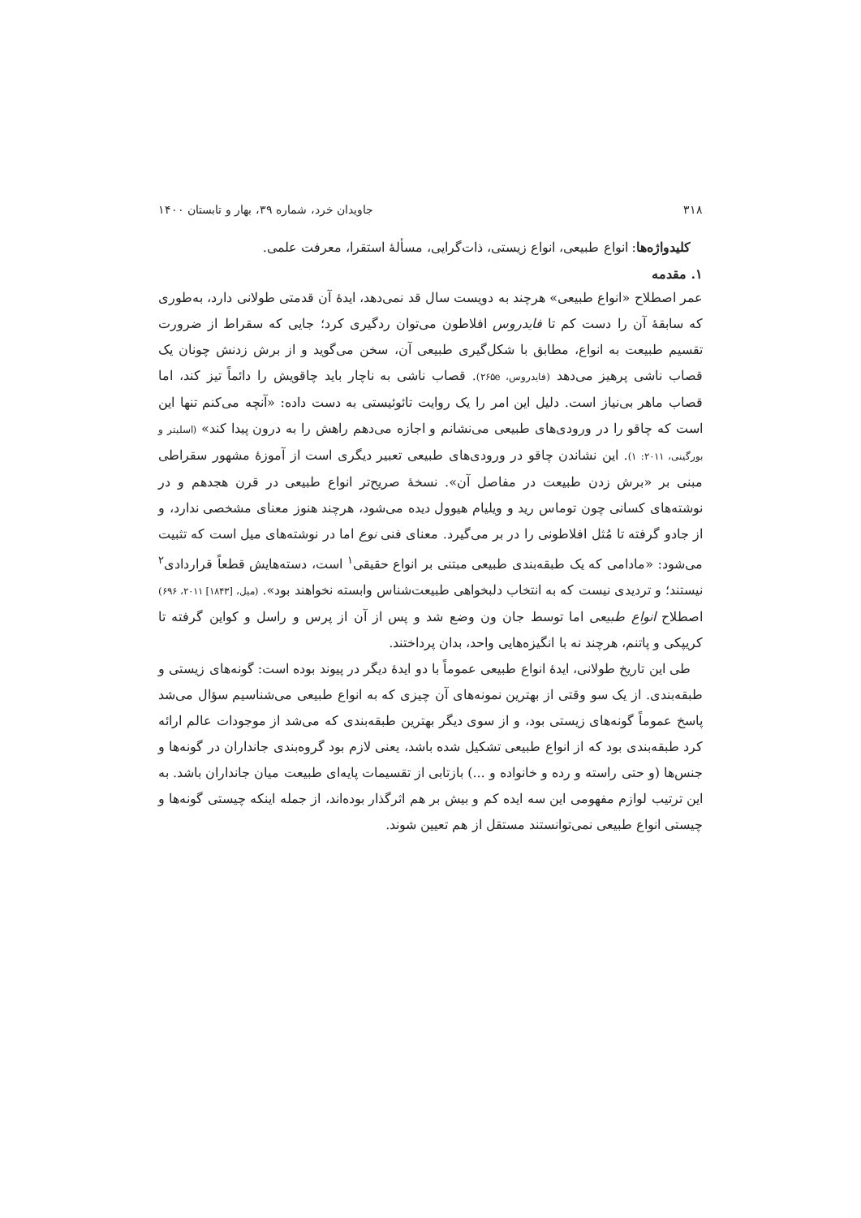۳۱۸ جاویدان خرد، شماره ۳۹، بهار و تابستان ۱۴۰۰
کلیدواژه‌ها: انواع طبیعی، انواع زیستی، ذات‌گرایی، مسألهٔ استقرا، معرفت علمی.
۱. مقدمه
عمر اصطلاح «انواع طبیعی» هرچند به دویست سال قد نمی‌دهد، ایدهٔ آن قدمتی طولانی دارد، به‌طوری که سابقهٔ آن را دست کم تا فایدروس افلاطون می‌توان ردگیری کرد؛ جایی که سقراط از ضرورت تقسیم طبیعت به انواع، مطابق با شکل‌گیری طبیعی آن، سخن می‌گوید و از برش زدنش چونان یک قصاب ناشی پرهیز می‌دهد (فایدروس، ۲۶۵e). قصاب ناشی به ناچار باید چاقویش را دائماً تیز کند، اما قصاب ماهر بی‌نیاز است. دلیل این امر را یک روایت تائوئیستی به دست داده: «آنچه می‌کنم تنها این است که چاقو را در ورودی‌های طبیعی می‌نشانم و اجازه می‌دهم راهش را به درون پیدا کند» (اسلیتر و بورگینی، ۲۰۱۱: ۱). این نشاندن چاقو در ورودی‌های طبیعی تعبیر دیگری است از آموزهٔ مشهور سقراطی مبنی بر «برش زدن طبیعت در مفاصل آن». نسخهٔ صریح‌تر انواع طبیعی در قرن هجدهم و در نوشته‌های کسانی چون توماس رید و ویلیام هیوول دیده می‌شود، هرچند هنوز معنای مشخصی ندارد، و از جادو گرفته تا مُثل افلاطونی را در بر می‌گیرد. معنای فنی نوع اما در نوشته‌های میل است که تثبیت می‌شود: «مادامی که یک طبقه‌بندی طبیعی مبتنی بر انواع حقیقی<sup>۱</sup> است، دسته‌هایش قطعاً قراردادی<sup>۲</sup> نیستند؛ و تردیدی نیست که به انتخاب دلبخواهی طبیعت‌شناس وابسته نخواهند بود». (میل، [۱۸۴۳] ۲۰۱۱، ۶۹۶) اصطلاح انواع طبیعی اما توسط جان ون وضع شد و پس از آن از پرس و راسل و کواین گرفته تا کریپکی و پاتنم، هرچند نه با انگیزه‌هایی واحد، بدان پرداختند.
طی این تاریخ طولانی، ایدهٔ انواع طبیعی عموماً با دو ایدهٔ دیگر در پیوند بوده است: گونه‌های زیستی و طبقه‌بندی. از یک سو وقتی از بهترین نمونه‌های آن چیزی که به انواع طبیعی می‌شناسیم سؤال می‌شد پاسخ عموماً گونه‌های زیستی بود، و از سوی دیگر بهترین طبقه‌بندی که می‌شد از موجودات عالم ارائه کرد طبقه‌بندی بود که از انواع طبیعی تشکیل شده باشد، یعنی لازم بود گروه‌بندی جانداران در گونه‌ها و جنس‌ها (و حتی راسته و رده و خانواده و ...) بازتابی از تقسیمات پایه‌ای طبیعت میان جانداران باشد. به این ترتیب لوازم مفهومی این سه ایده کم و بیش بر هم اثرگذار بوده‌اند، از جمله اینکه چیستی گونه‌ها و چیستی انواع طبیعی نمی‌توانستند مستقل از هم تعیین شوند.